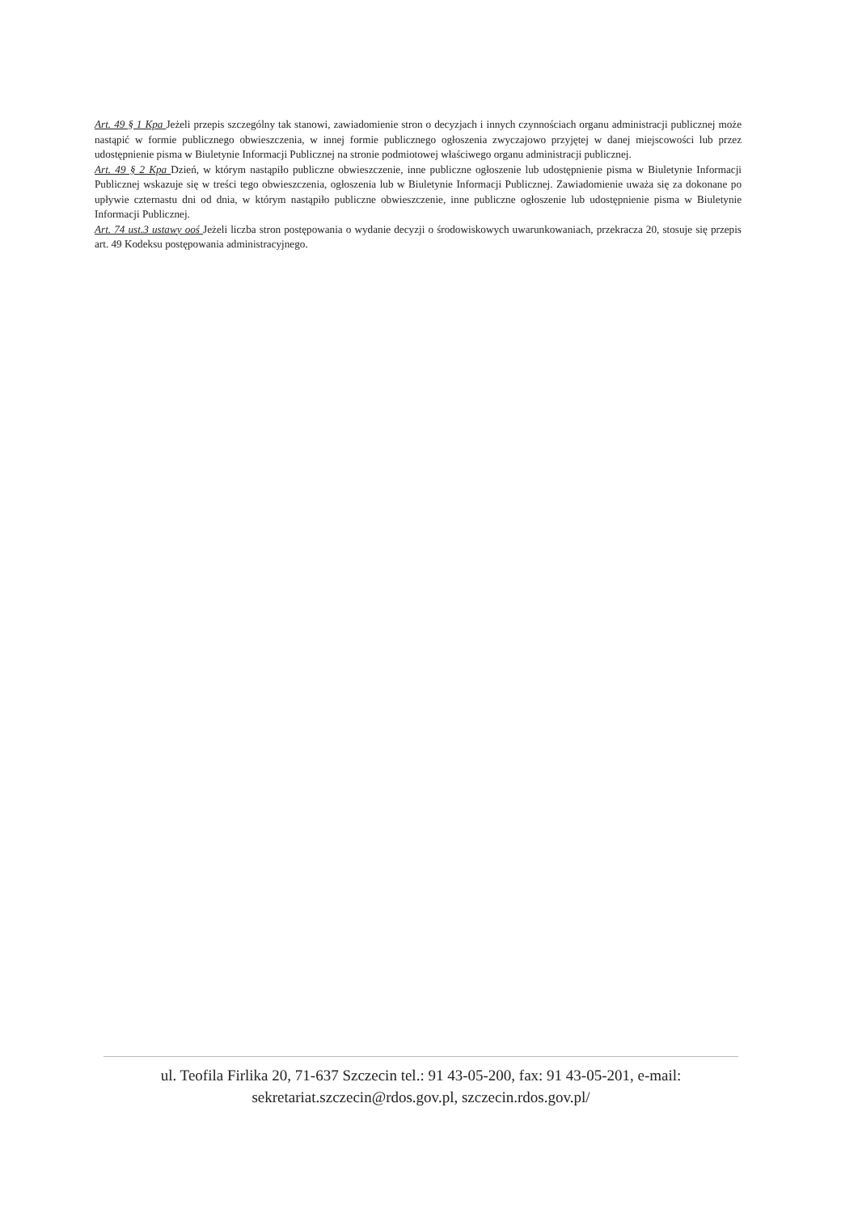Art. 49 § 1 Kpa Jeżeli przepis szczególny tak stanowi, zawiadomienie stron o decyzjach i innych czynnościach organu administracji publicznej może nastąpić w formie publicznego obwieszczenia, w innej formie publicznego ogłoszenia zwyczajowo przyjętej w danej miejscowości lub przez udostępnienie pisma w Biuletynie Informacji Publicznej na stronie podmiotowej właściwego organu administracji publicznej.
Art. 49 § 2 Kpa Dzień, w którym nastąpiło publiczne obwieszczenie, inne publiczne ogłoszenie lub udostępnienie pisma w Biuletynie Informacji Publicznej wskazuje się w treści tego obwieszczenia, ogłoszenia lub w Biuletynie Informacji Publicznej. Zawiadomienie uważa się za dokonane po upływie czternastu dni od dnia, w którym nastąpiło publiczne obwieszczenie, inne publiczne ogłoszenie lub udostępnienie pisma w Biuletynie Informacji Publicznej.
Art. 74 ust.3 ustawy ooś Jeżeli liczba stron postępowania o wydanie decyzji o środowiskowych uwarunkowaniach, przekracza 20, stosuje się przepis art. 49 Kodeksu postępowania administracyjnego.
ul. Teofila Firlika 20, 71-637 Szczecin tel.: 91 43-05-200, fax: 91 43-05-201, e-mail:
sekretariat.szczecin@rdos.gov.pl, szczecin.rdos.gov.pl/